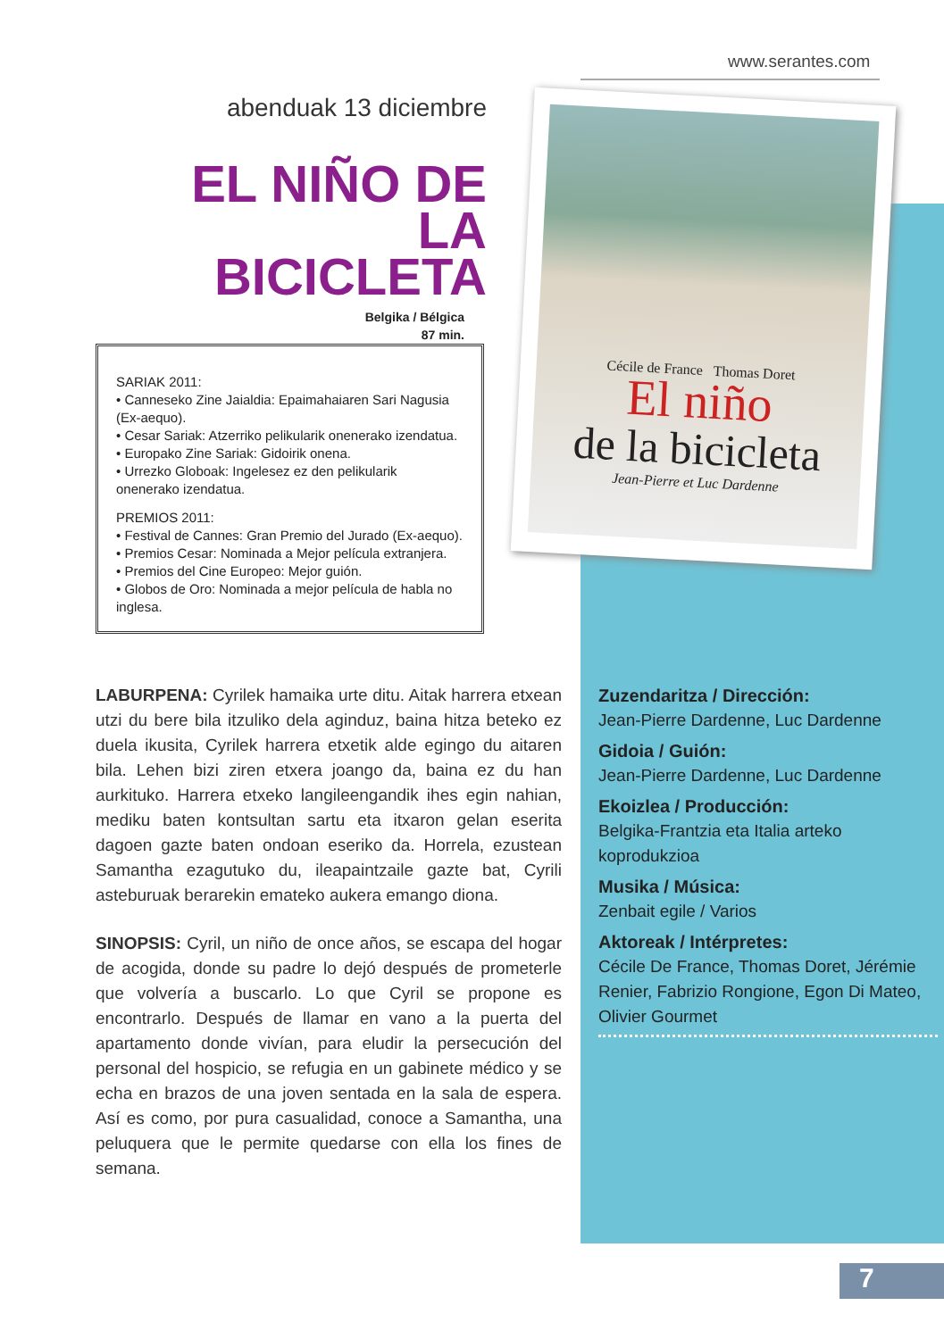www.serantes.com
abenduak 13 diciembre
EL NIÑO DE LA BICICLETA
Belgika / Bélgica
87 min.
SARIAK 2011:
• Canneseko Zine Jaialdia: Epaimahaiaren Sari Nagusia (Ex-aequo).
• Cesar Sariak: Atzerriko pelikularik onenerako izendatua.
• Europako Zine Sariak: Gidoirik onena.
• Urrezko Globoak: Ingelesez ez den pelikularik onenerako izendatua.
PREMIOS 2011:
• Festival de Cannes: Gran Premio del Jurado (Ex-aequo).
• Premios Cesar: Nominada a Mejor película extranjera.
• Premios del Cine Europeo: Mejor guión.
• Globos de Oro: Nominada a mejor película de habla no inglesa.
Cécile de France Thomas Doret
El niño
de la bicicleta
Jean-Pierre et Luc Dardenne
LABURPENA: Cyrilek hamaika urte ditu. Aitak harrera etxean utzi du bere bila itzuliko dela aginduz, baina hitza beteko ez duela ikusita, Cyrilek harrera etxetik alde egingo du aitaren bila. Lehen bizi ziren etxera joango da, baina ez du han aurkituko. Harrera etxeko langileengandik ihes egin nahian, mediku baten kontsultan sartu eta itxaron gelan eserita dagoen gazte baten ondoan eseriko da. Horrela, ezustean Samantha ezagutuko du, ileapaintzaile gazte bat, Cyrili asteburuak berarekin emateko aukera emango diona.
SINOPSIS: Cyril, un niño de once años, se escapa del hogar de acogida, donde su padre lo dejó después de prometerle que volvería a buscarlo. Lo que Cyril se propone es encontrarlo. Después de llamar en vano a la puerta del apartamento donde vivían, para eludir la persecución del personal del hospicio, se refugia en un gabinete médico y se echa en brazos de una joven sentada en la sala de espera. Así es como, por pura casualidad, conoce a Samantha, una peluquera que le permite quedarse con ella los fines de semana.
Zuzendaritza / Dirección:
Jean-Pierre Dardenne, Luc Dardenne
Gidoia / Guión:
Jean-Pierre Dardenne, Luc Dardenne
Ekoizlea / Producción:
Belgika-Frantzia eta Italia arteko koprodukzioa
Musika / Música:
Zenbait egile / Varios
Aktoreak / Intérpretes:
Cécile De France, Thomas Doret, Jérémie Renier, Fabrizio Rongione, Egon Di Mateo, Olivier Gourmet
7